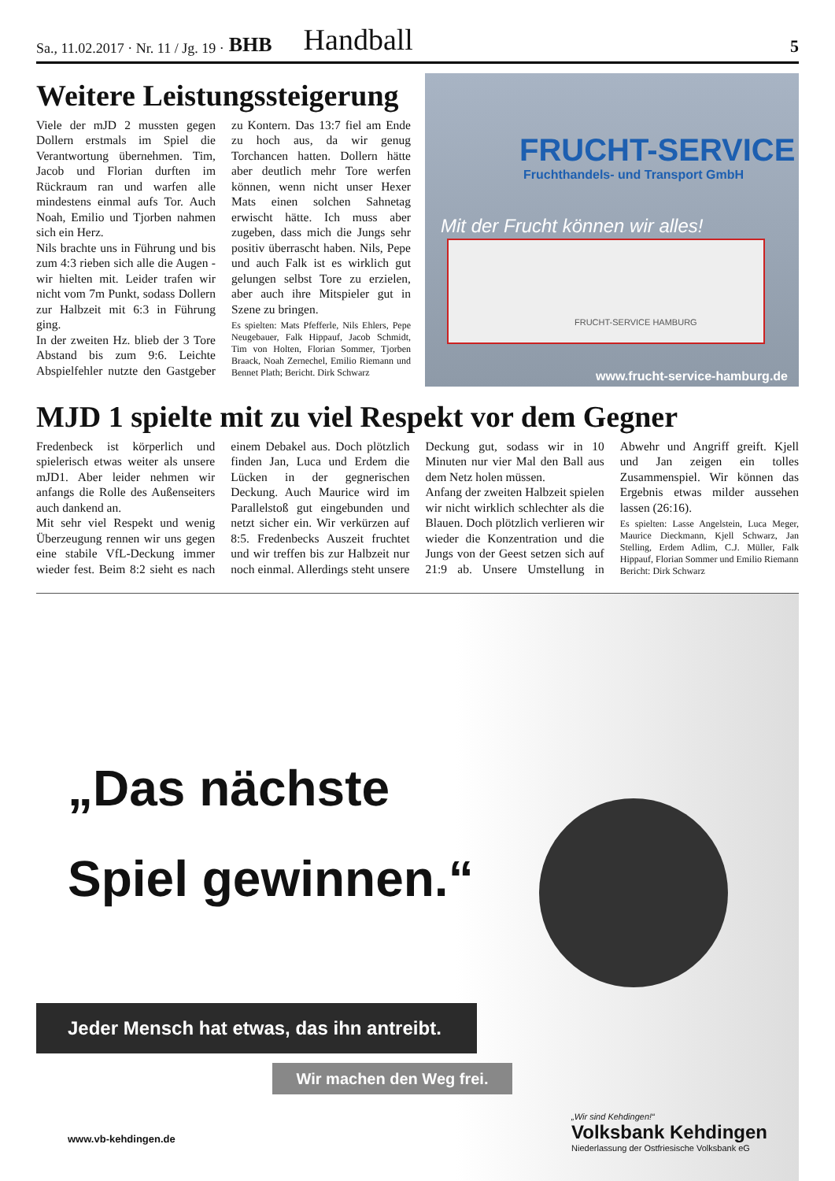Sa., 11.02.2017 · Nr. 11 / Jg. 19 · BHB Handball 5
Weitere Leistungssteigerung
Viele der mJD 2 mussten gegen Dollern erstmals im Spiel die Verantwortung übernehmen. Tim, Jacob und Florian durften im Rückraum ran und warfen alle mindestens einmal aufs Tor. Auch Noah, Emilio und Tjorben nahmen sich ein Herz.
Nils brachte uns in Führung und bis zum 4:3 rieben sich alle die Augen - wir hielten mit. Leider trafen wir nicht vom 7m Punkt, sodass Dollern zur Halbzeit mit 6:3 in Führung ging.
In der zweiten Hz. blieb der 3 Tore Abstand bis zum 9:6. Leichte Abspielfehler nutzte den Gastgeber zu Kontern. Das 13:7 fiel am Ende zu hoch aus, da wir genug Torchancen hatten. Dollern hätte aber deutlich mehr Tore werfen können, wenn nicht unser Hexer Mats einen solchen Sahnetag erwischt hätte. Ich muss aber zugeben, dass mich die Jungs sehr positiv überrascht haben. Nils, Pepe und auch Falk ist es wirklich gut gelungen selbst Tore zu erzielen, aber auch ihre Mitspieler gut in Szene zu bringen.
Es spielten: Mats Pfefferle, Nils Ehlers, Pepe Neugebauer, Falk Hippauf, Jacob Schmidt, Tim von Holten, Florian Sommer, Tjorben Braack, Noah Zernechel, Emilio Riemann und Bennet Plath; Bericht. Dirk Schwarz
FRUCHT-SERVICE
Fruchthandels- und Transport GmbH
Mit der Frucht können wir alles!
FRUCHT-SERVICE HAMBURG
www.frucht-service-hamburg.de
MJD 1 spielte mit zu viel Respekt vor dem Gegner
Fredenbeck ist körperlich und spielerisch etwas weiter als unsere mJD1. Aber leider nehmen wir anfangs die Rolle des Außenseiters auch dankend an.
Mit sehr viel Respekt und wenig Überzeugung rennen wir uns gegen eine stabile VfL-Deckung immer wieder fest. Beim 8:2 sieht es nach einem Debakel aus. Doch plötzlich finden Jan, Luca und Erdem die Lücken in der gegnerischen Deckung. Auch Maurice wird im Parallelstoß gut eingebunden und netzt sicher ein. Wir verkürzen auf 8:5. Fredenbecks Auszeit fruchtet und wir treffen bis zur Halbzeit nur noch einmal. Allerdings steht unsere Deckung gut, sodass wir in 10 Minuten nur vier Mal den Ball aus dem Netz holen müssen.
Anfang der zweiten Halbzeit spielen wir nicht wirklich schlechter als die Blauen. Doch plötzlich verlieren wir wieder die Konzentration und die Jungs von der Geest setzen sich auf 21:9 ab. Unsere Umstellung in Abwehr und Angriff greift. Kjell und Jan zeigen ein tolles Zusammenspiel. Wir können das Ergebnis etwas milder aussehen lassen (26:16).
Es spielten: Lasse Angelstein, Luca Meger, Maurice Dieckmann, Kjell Schwarz, Jan Stelling, Erdem Adlim, C.J. Müller, Falk Hippauf, Florian Sommer und Emilio Riemann
Bericht: Dirk Schwarz
„Das nächste
Spiel gewinnen.“
Jeder Mensch hat etwas, das ihn antreibt.
Wir machen den Weg frei.
www.vb-kehdingen.de
„Wir sind Kehdingen!“
Volksbank Kehdingen
Niederlassung der Ostfriesische Volksbank eG